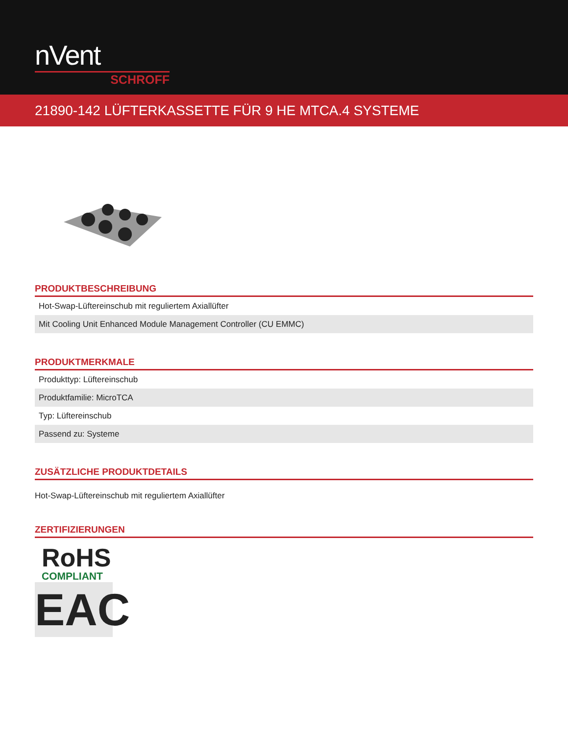nVent
SCHROFF
21890-142 LÜFTERKASSETTE FÜR 9 HE MTCA.4 SYSTEME
PRODUKTBESCHREIBUNG
| Hot-Swap-Lüftereinschub mit reguliertem Axiallüfter |
| Mit Cooling Unit Enhanced Module Management Controller (CU EMMC) |
PRODUKTMERKMALE
| Produkttyp: Lüftereinschub |
| Produktfamilie: MicroTCA |
| Typ: Lüftereinschub |
| Passend zu: Systeme |
ZUSÄTZLICHE PRODUKTDETAILS
Hot-Swap-Lüftereinschub mit reguliertem Axiallüfter
ZERTIFIZIERUNGEN
RoHS
COMPLIANT
EAC